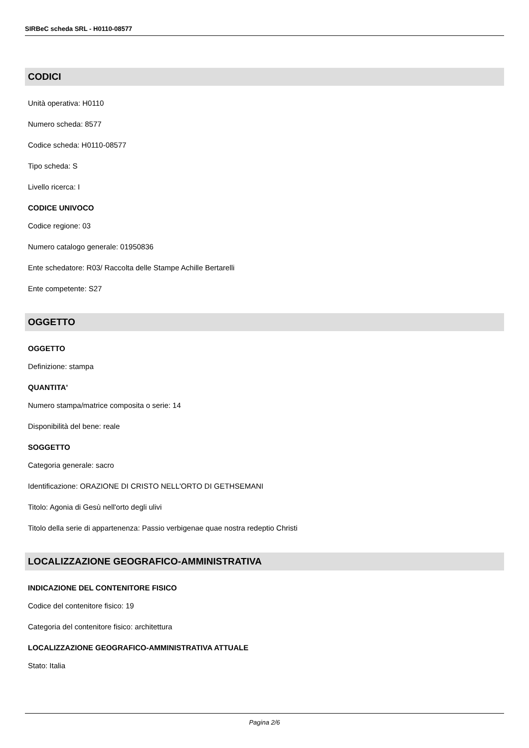SIRBeC scheda SRL - H0110-08577
CODICI
Unità operativa: H0110
Numero scheda: 8577
Codice scheda: H0110-08577
Tipo scheda: S
Livello ricerca: I
CODICE UNIVOCO
Codice regione: 03
Numero catalogo generale: 01950836
Ente schedatore: R03/ Raccolta delle Stampe Achille Bertarelli
Ente competente: S27
OGGETTO
OGGETTO
Definizione: stampa
QUANTITA'
Numero stampa/matrice composita o serie: 14
Disponibilità del bene: reale
SOGGETTO
Categoria generale: sacro
Identificazione: ORAZIONE DI CRISTO NELL'ORTO DI GETHSEMANI
Titolo: Agonia di Gesù nell'orto degli ulivi
Titolo della serie di appartenenza: Passio verbigenae quae nostra redeptio Christi
LOCALIZZAZIONE GEOGRAFICO-AMMINISTRATIVA
INDICAZIONE DEL CONTENITORE FISICO
Codice del contenitore fisico: 19
Categoria del contenitore fisico: architettura
LOCALIZZAZIONE GEOGRAFICO-AMMINISTRATIVA ATTUALE
Stato: Italia
Pagina 2/6